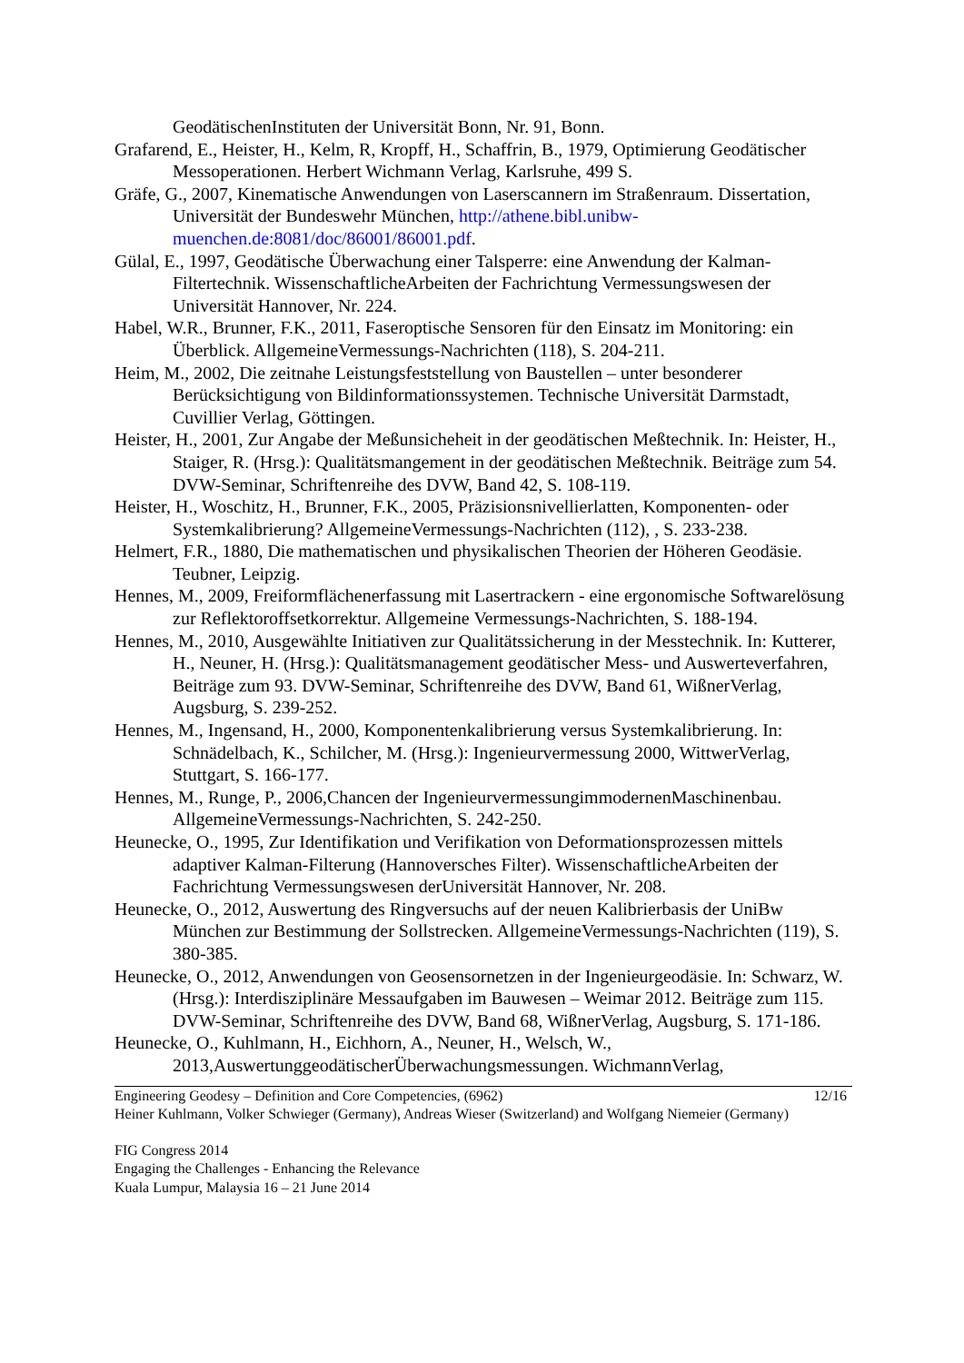GeodätischenInstituten der Universität Bonn, Nr. 91, Bonn.
Grafarend, E., Heister, H., Kelm, R, Kropff, H., Schaffrin, B., 1979, Optimierung Geodätischer Messoperationen. Herbert Wichmann Verlag, Karlsruhe, 499 S.
Gräfe, G., 2007, Kinematische Anwendungen von Laserscannern im Straßenraum. Dissertation, Universität der Bundeswehr München, http://athene.bibl.unibw-muenchen.de:8081/doc/86001/86001.pdf.
Gülal, E., 1997, Geodätische Überwachung einer Talsperre: eine Anwendung der Kalman-Filtertechnik. WissenschaftlicheArbeiten der Fachrichtung Vermessungswesen der Universität Hannover, Nr. 224.
Habel, W.R., Brunner, F.K., 2011, Faseroptische Sensoren für den Einsatz im Monitoring: ein Überblick. AllgemeineVermessungs-Nachrichten (118), S. 204-211.
Heim, M., 2002, Die zeitnahe Leistungsfeststellung von Baustellen – unter besonderer Berücksichtigung von Bildinformationssystemen. Technische Universität Darmstadt, Cuvillier Verlag, Göttingen.
Heister, H., 2001, Zur Angabe der Meßunsicheheit in der geodätischen Meßtechnik. In: Heister, H., Staiger, R. (Hrsg.): Qualitätsmangement in der geodätischen Meßtechnik. Beiträge zum 54. DVW-Seminar, Schriftenreihe des DVW, Band 42, S. 108-119.
Heister, H., Woschitz, H., Brunner, F.K., 2005, Präzisionsnivellierlatten, Komponenten- oder Systemkalibrierung? AllgemeineVermessungs-Nachrichten (112), , S. 233-238.
Helmert, F.R., 1880, Die mathematischen und physikalischen Theorien der Höheren Geodäsie. Teubner, Leipzig.
Hennes, M., 2009, Freiformflächenerfassung mit Lasertrackern - eine ergonomische Softwarelösung zur Reflektoroffsetkorrektur. Allgemeine Vermessungs-Nachrichten, S. 188-194.
Hennes, M., 2010, Ausgewählte Initiativen zur Qualitätssicherung in der Messtechnik. In: Kutterer, H., Neuner, H. (Hrsg.): Qualitätsmanagement geodätischer Mess- und Auswerteverfahren, Beiträge zum 93. DVW-Seminar, Schriftenreihe des DVW, Band 61, WißnerVerlag, Augsburg, S. 239-252.
Hennes, M., Ingensand, H., 2000, Komponentenkalibrierung versus Systemkalibrierung. In: Schnädelbach, K., Schilcher, M. (Hrsg.): Ingenieurvermessung 2000, WittwerVerlag, Stuttgart, S. 166-177.
Hennes, M., Runge, P., 2006,Chancen der IngenieurvermessungimmodernenMaschinenbau. AllgemeineVermessungs-Nachrichten, S. 242-250.
Heunecke, O., 1995, Zur Identifikation und Verifikation von Deformationsprozessen mittels adaptiver Kalman-Filterung (Hannoversches Filter). WissenschaftlicheArbeiten der Fachrichtung Vermessungswesen derUniversität Hannover, Nr. 208.
Heunecke, O., 2012, Auswertung des Ringversuchs auf der neuen Kalibrierbasis der UniBw München zur Bestimmung der Sollstrecken. AllgemeineVermessungs-Nachrichten (119), S. 380-385.
Heunecke, O., 2012, Anwendungen von Geosensornetzen in der Ingenieurgeodäsie. In: Schwarz, W. (Hrsg.): Interdisziplinäre Messaufgaben im Bauwesen – Weimar 2012. Beiträge zum 115. DVW-Seminar, Schriftenreihe des DVW, Band 68, WißnerVerlag, Augsburg, S. 171-186.
Heunecke, O., Kuhlmann, H., Eichhorn, A., Neuner, H., Welsch, W., 2013,AuswertunggeodätischerÜberwachungsmessungen. WichmannVerlag,
12/16 Engineering Geodesy – Definition and Core Competencies, (6962)
Heiner Kuhlmann, Volker Schwieger (Germany), Andreas Wieser (Switzerland) and Wolfgang Niemeier (Germany)
FIG Congress 2014
Engaging the Challenges - Enhancing the Relevance
Kuala Lumpur, Malaysia 16 – 21 June 2014